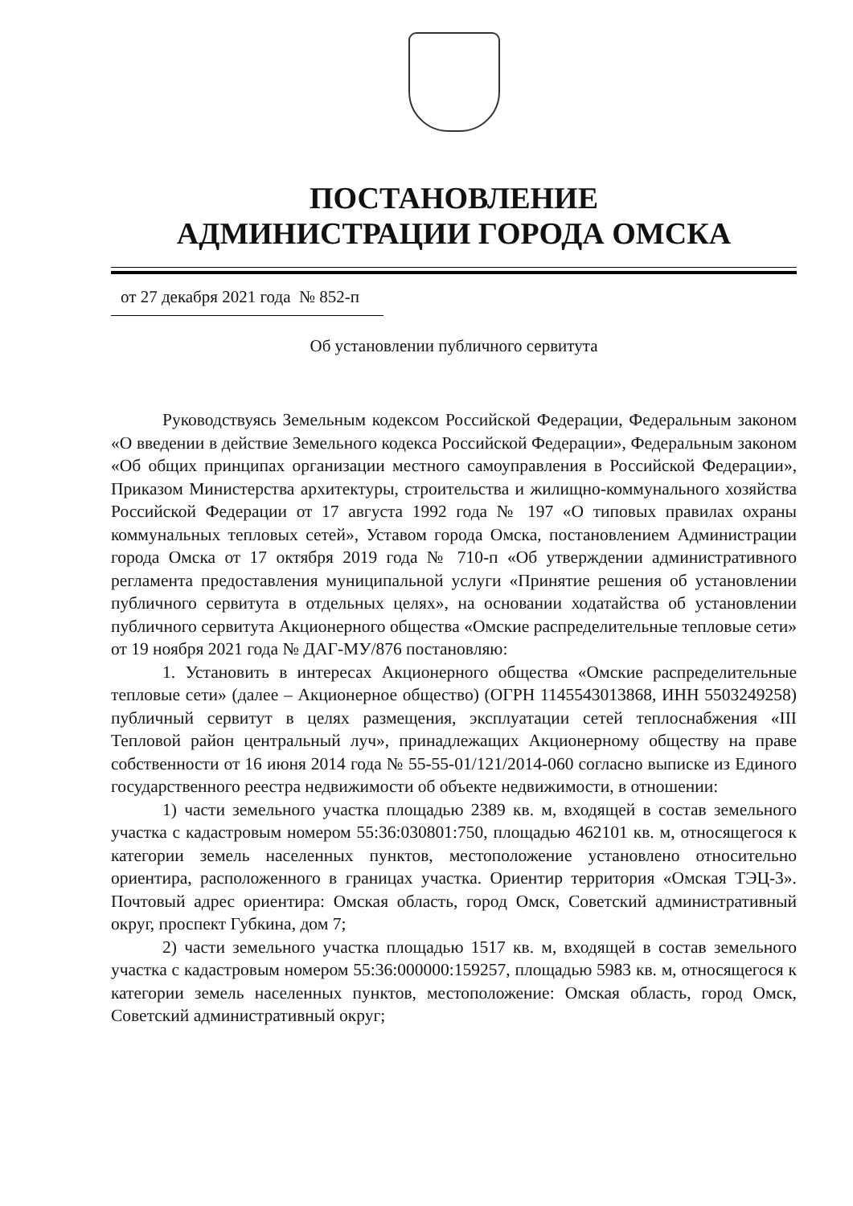ПОСТАНОВЛЕНИЕ
АДМИНИСТРАЦИИ ГОРОДА ОМСКА
от 27 декабря 2021 года № 852-п
Об установлении публичного сервитута
Руководствуясь Земельным кодексом Российской Федерации, Федеральным законом «О введении в действие Земельного кодекса Российской Федерации», Федеральным законом «Об общих принципах организации местного самоуправления в Российской Федерации», Приказом Министерства архитектуры, строительства и жилищно-коммунального хозяйства Российской Федерации от 17 августа 1992 года № 197 «О типовых правилах охраны коммунальных тепловых сетей», Уставом города Омска, постановлением Администрации города Омска от 17 октября 2019 года № 710-п «Об утверждении административного регламента предоставления муниципальной услуги «Принятие решения об установлении публичного сервитута в отдельных целях», на основании ходатайства об установлении публичного сервитута Акционерного общества «Омские распределительные тепловые сети» от 19 ноября 2021 года № ДАГ-МУ/876 постановляю:
1. Установить в интересах Акционерного общества «Омские распределительные тепловые сети» (далее – Акционерное общество) (ОГРН 1145543013868, ИНН 5503249258) публичный сервитут в целях размещения, эксплуатации сетей теплоснабжения «III Тепловой район центральный луч», принадлежащих Акционерному обществу на праве собственности от 16 июня 2014 года № 55-55-01/121/2014-060 согласно выписке из Единого государственного реестра недвижимости об объекте недвижимости, в отношении:
1) части земельного участка площадью 2389 кв. м, входящей в состав земельного участка с кадастровым номером 55:36:030801:750, площадью 462101 кв. м, относящегося к категории земель населенных пунктов, местоположение установлено относительно ориентира, расположенного в границах участка. Ориентир территория «Омская ТЭЦ-3». Почтовый адрес ориентира: Омская область, город Омск, Советский административный округ, проспект Губкина, дом 7;
2) части земельного участка площадью 1517 кв. м, входящей в состав земельного участка с кадастровым номером 55:36:000000:159257, площадью 5983 кв. м, относящегося к категории земель населенных пунктов, местоположение: Омская область, город Омск, Советский административный округ;